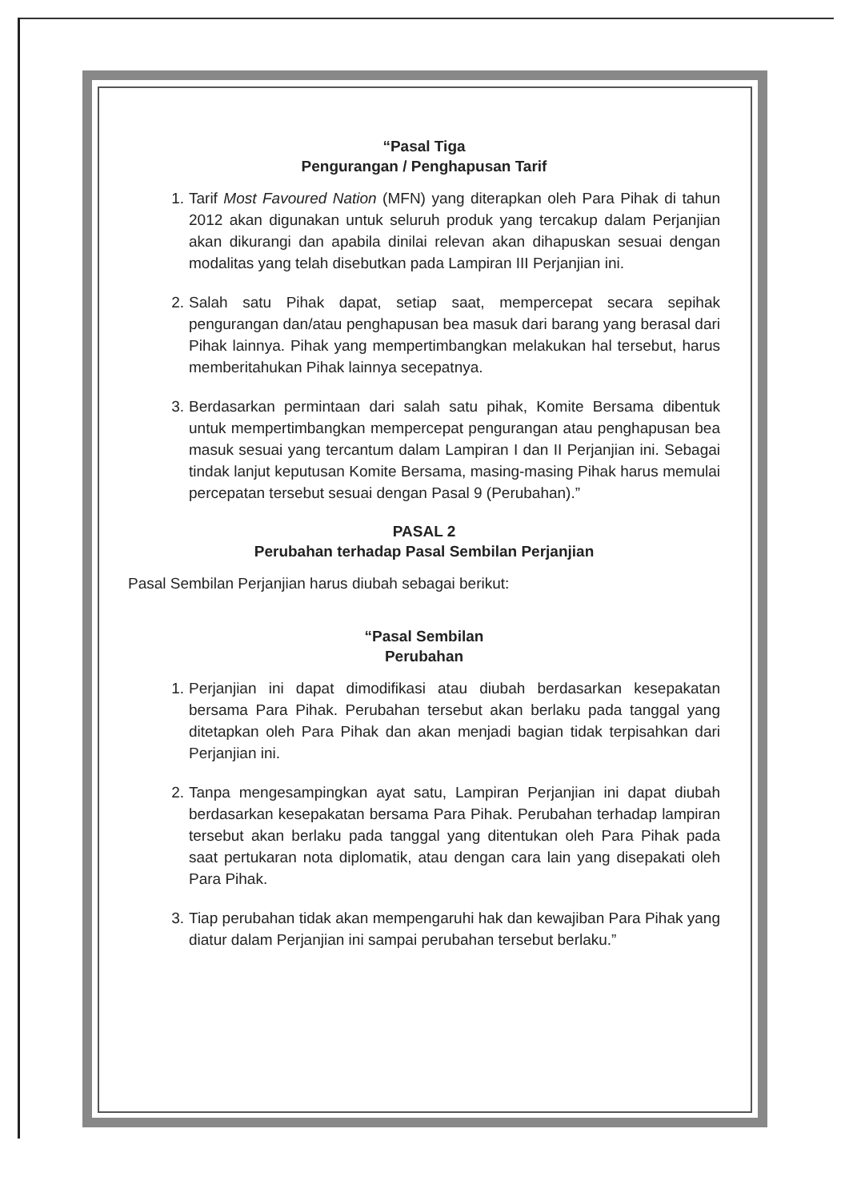“Pasal Tiga
Pengurangan / Penghapusan Tarif
1. Tarif Most Favoured Nation (MFN) yang diterapkan oleh Para Pihak di tahun 2012 akan digunakan untuk seluruh produk yang tercakup dalam Perjanjian akan dikurangi dan apabila dinilai relevan akan dihapuskan sesuai dengan modalitas yang telah disebutkan pada Lampiran III Perjanjian ini.
2. Salah satu Pihak dapat, setiap saat, mempercepat secara sepihak pengurangan dan/atau penghapusan bea masuk dari barang yang berasal dari Pihak lainnya. Pihak yang mempertimbangkan melakukan hal tersebut, harus memberitahukan Pihak lainnya secepatnya.
3. Berdasarkan permintaan dari salah satu pihak, Komite Bersama dibentuk untuk mempertimbangkan mempercepat pengurangan atau penghapusan bea masuk sesuai yang tercantum dalam Lampiran I dan II Perjanjian ini. Sebagai tindak lanjut keputusan Komite Bersama, masing-masing Pihak harus memulai percepatan tersebut sesuai dengan Pasal 9 (Perubahan).”
PASAL 2
Perubahan terhadap Pasal Sembilan Perjanjian
Pasal Sembilan Perjanjian harus diubah sebagai berikut:
“Pasal Sembilan
Perubahan
1. Perjanjian ini dapat dimodifikasi atau diubah berdasarkan kesepakatan bersama Para Pihak. Perubahan tersebut akan berlaku pada tanggal yang ditetapkan oleh Para Pihak dan akan menjadi bagian tidak terpisahkan dari Perjanjian ini.
2. Tanpa mengesampingkan ayat satu, Lampiran Perjanjian ini dapat diubah berdasarkan kesepakatan bersama Para Pihak. Perubahan terhadap lampiran tersebut akan berlaku pada tanggal yang ditentukan oleh Para Pihak pada saat pertukaran nota diplomatik, atau dengan cara lain yang disepakati oleh Para Pihak.
3. Tiap perubahan tidak akan mempengaruhi hak dan kewajiban Para Pihak yang diatur dalam Perjanjian ini sampai perubahan tersebut berlaku.”